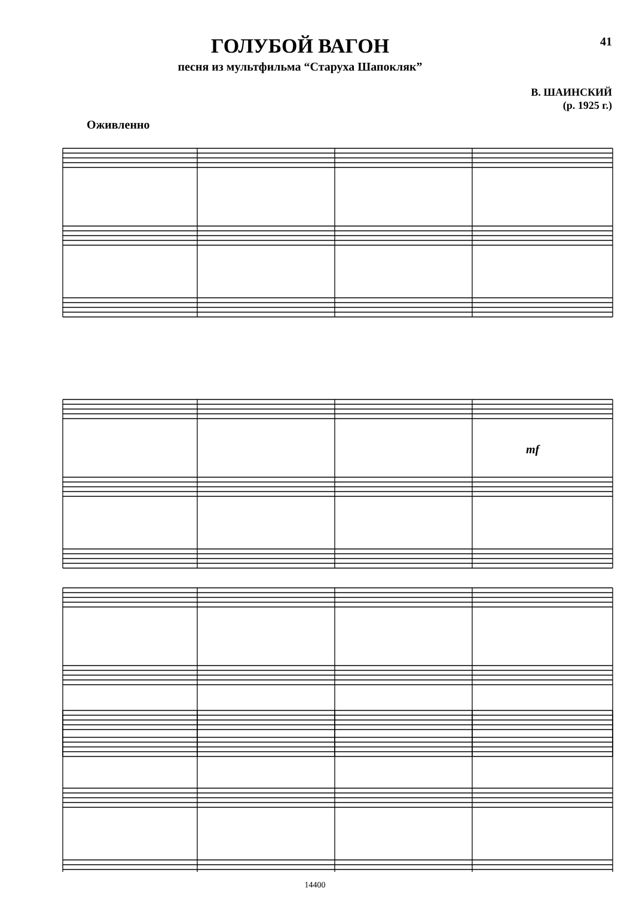ГОЛУБОЙ ВАГОН
песня из мультфильма “Старуха Шапокляк”
41
В. ШАИНСКИЙ
(р. 1925 г.)
Оживленно
mf
14400